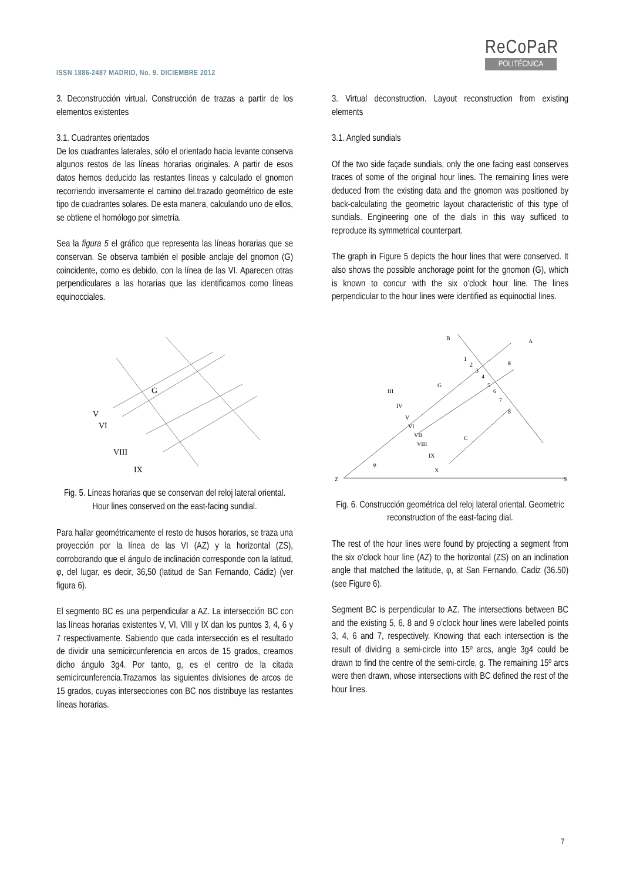ISSN 1886-2487 MADRID, No. 9. DICIEMBRE 2012
ReCoPaR
POLITÉCNICA
3. Deconstrucción virtual. Construcción de trazas a partir de los elementos existentes
3.1. Cuadrantes orientados
De los cuadrantes laterales, sólo el orientado hacia levante conserva algunos restos de las líneas horarias originales. A partir de esos datos hemos deducido las restantes líneas y calculado el gnomon recorriendo inversamente el camino del.trazado geométrico de este tipo de cuadrantes solares. De esta manera, calculando uno de ellos, se obtiene el homólogo por simetría.
Sea la figura 5 el gráfico que representa las líneas horarias que se conservan. Se observa también el posible anclaje del gnomon (G) coincidente, como es debido, con la línea de las VI. Aparecen otras perpendiculares a las horarias que las identificamos como líneas equinocciales.
G
V
VI
VIII
IX
Fig. 5. Líneas horarias que se conservan del reloj lateral oriental. Hour lines conserved on the east-facing sundial.
Para hallar geométricamente el resto de husos horarios, se traza una proyección por la línea de las VI (AZ) y la horizontal (ZS), corroborando que el ángulo de inclinación corresponde con la latitud, φ, del lugar, es decir, 36,50 (latitud de San Fernando, Cádiz) (ver figura 6).
El segmento BC es una perpendicular a AZ. La intersección BC con las líneas horarias existentes V, VI, VIII y IX dan los puntos 3, 4, 6 y 7 respectivamente. Sabiendo que cada intersección es el resultado de dividir una semicircunferencia en arcos de 15 grados, creamos dicho ángulo 3g4. Por tanto, g, es el centro de la citada semicircunferencia.Trazamos las siguientes divisiones de arcos de 15 grados, cuyas intersecciones con BC nos distribuye las restantes líneas horarias.
3. Virtual deconstruction. Layout reconstruction from existing elements
3.1. Angled sundials
Of the two side façade sundials, only the one facing east conserves traces of some of the original hour lines. The remaining lines were deduced from the existing data and the gnomon was positioned by back-calculating the geometric layout characteristic of this type of sundials. Engineering one of the dials in this way sufficed to reproduce its symmetrical counterpart.
The graph in Figure 5 depicts the hour lines that were conserved. It also shows the possible anchorage point for the gnomon (G), which is known to concur with the six o’clock hour line. The lines perpendicular to the hour lines were identified as equinoctial lines.
Z
S
B
A
g
C
G
III
IV
V
VI
VII
VIII
IX
X
1
2
3
4
5
6
7
8
φ
Fig. 6. Construcción geométrica del reloj lateral oriental. Geometric reconstruction of the east-facing dial.
The rest of the hour lines were found by projecting a segment from the six o’clock hour line (AZ) to the horizontal (ZS) on an inclination angle that matched the latitude, φ, at San Fernando, Cadiz (36.50) (see Figure 6).
Segment BC is perpendicular to AZ. The intersections between BC and the existing 5, 6, 8 and 9 o’clock hour lines were labelled points 3, 4, 6 and 7, respectively. Knowing that each intersection is the result of dividing a semi-circle into 15º arcs, angle 3g4 could be drawn to find the centre of the semi-circle, g. The remaining 15º arcs were then drawn, whose intersections with BC defined the rest of the hour lines.
7